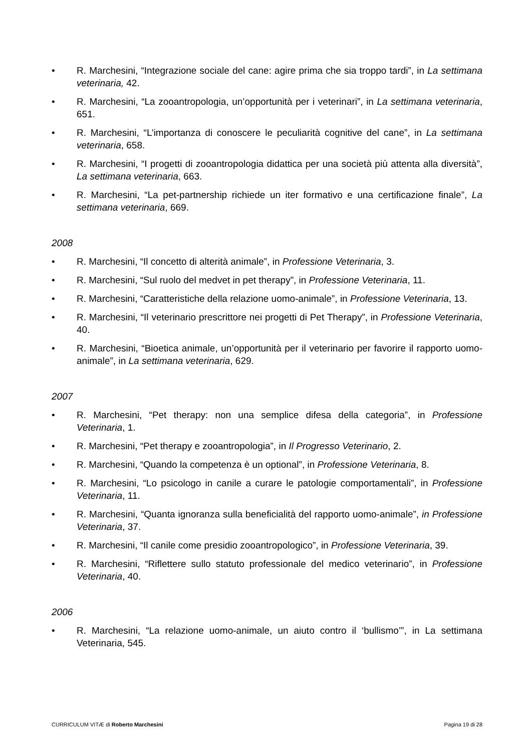• R. Marchesini, “Integrazione sociale del cane: agire prima che sia troppo tardi”, in La settimana veterinaria, 42.
• R. Marchesini, “La zooantropologia, un’opportunità per i veterinari”, in La settimana veterinaria, 651.
• R. Marchesini, “L’importanza di conoscere le peculiarità cognitive del cane”, in La settimana veterinaria, 658.
• R. Marchesini, “I progetti di zooantropologia didattica per una società più attenta alla diversità”, La settimana veterinaria, 663.
• R. Marchesini, “La pet-partnership richiede un iter formativo e una certificazione finale”, La settimana veterinaria, 669.
2008
• R. Marchesini, “Il concetto di alterità animale”, in Professione Veterinaria, 3.
• R. Marchesini, “Sul ruolo del medvet in pet therapy”, in Professione Veterinaria, 11.
• R. Marchesini, “Caratteristiche della relazione uomo-animale”, in Professione Veterinaria, 13.
• R. Marchesini, “Il veterinario prescrittore nei progetti di Pet Therapy”, in Professione Veterinaria, 40.
• R. Marchesini, “Bioetica animale, un’opportunità per il veterinario per favorire il rapporto uomo-animale”, in La settimana veterinaria, 629.
2007
• R. Marchesini, “Pet therapy: non una semplice difesa della categoria”, in Professione Veterinaria, 1.
• R. Marchesini, “Pet therapy e zooantropologia”, in Il Progresso Veterinario, 2.
• R. Marchesini, “Quando la competenza è un optional”, in Professione Veterinaria, 8.
• R. Marchesini, “Lo psicologo in canile a curare le patologie comportamentali”, in Professione Veterinaria, 11.
• R. Marchesini, “Quanta ignoranza sulla beneficialità del rapporto uomo-animale”, in Professione Veterinaria, 37.
• R. Marchesini, “Il canile come presidio zooantropologico”, in Professione Veterinaria, 39.
• R. Marchesini, “Riflettere sullo statuto professionale del medico veterinario”, in Professione Veterinaria, 40.
2006
• R. Marchesini, “La relazione uomo-animale, un aiuto contro il ‘bullismo’”, in La settimana Veterinaria, 545.
CURRICULUM VITÆ di Roberto Marchesini Pagina 19 di 28